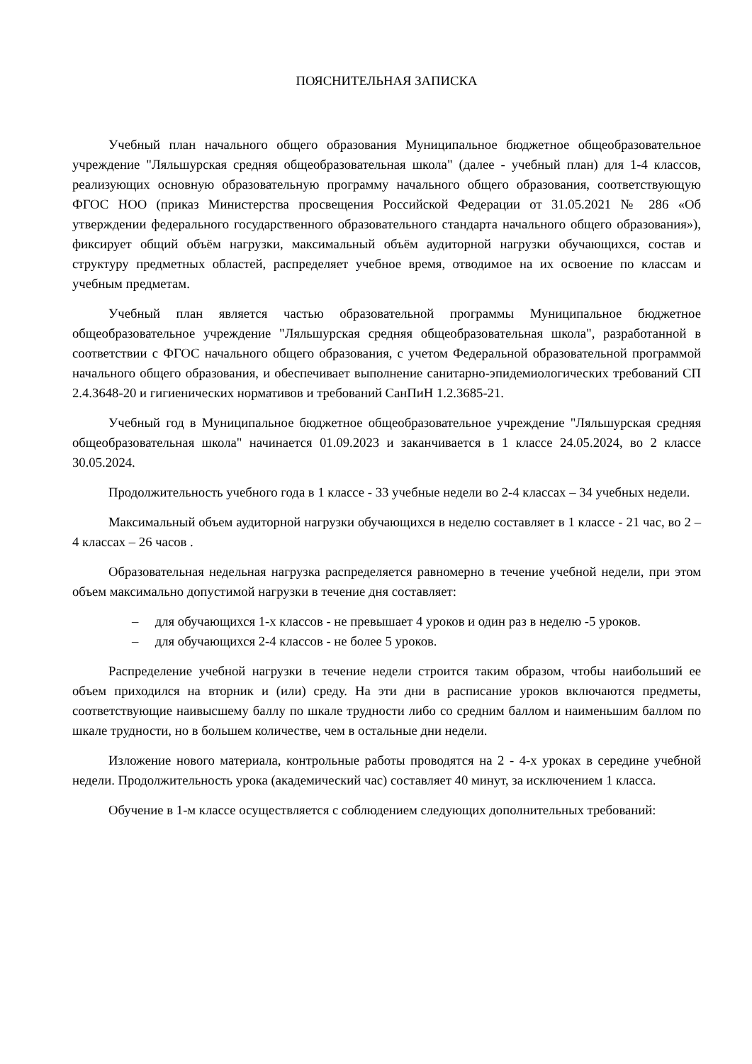ПОЯСНИТЕЛЬНАЯ ЗАПИСКА
Учебный план начального общего образования Муниципальное бюджетное общеобразовательное учреждение "Ляльшурская средняя общеобразовательная школа" (далее - учебный план) для 1-4 классов, реализующих основную образовательную программу начального общего образования, соответствующую ФГОС НОО (приказ Министерства просвещения Российской Федерации от 31.05.2021 № 286 «Об утверждении федерального государственного образовательного стандарта начального общего образования»), фиксирует общий объём нагрузки, максимальный объём аудиторной нагрузки обучающихся, состав и структуру предметных областей, распределяет учебное время, отводимое на их освоение по классам и учебным предметам.
Учебный план является частью образовательной программы Муниципальное бюджетное общеобразовательное учреждение "Ляльшурская средняя общеобразовательная школа", разработанной в соответствии с ФГОС начального общего образования, с учетом Федеральной образовательной программой начального общего образования, и обеспечивает выполнение санитарно-эпидемиологических требований СП 2.4.3648-20 и гигиенических нормативов и требований СанПиН 1.2.3685-21.
Учебный год в Муниципальное бюджетное общеобразовательное учреждение "Ляльшурская средняя общеобразовательная школа" начинается 01.09.2023 и заканчивается в 1 классе 24.05.2024, во 2 классе 30.05.2024.
Продолжительность учебного года в 1 классе - 33 учебные недели во 2-4 классах – 34 учебных недели.
Максимальный объем аудиторной нагрузки обучающихся в неделю составляет в 1 классе - 21 час, во 2 – 4 классах – 26 часов .
Образовательная недельная нагрузка распределяется равномерно в течение учебной недели, при этом объем максимально допустимой нагрузки в течение дня составляет:
– для обучающихся 1-х классов - не превышает 4 уроков и один раз в неделю -5 уроков.
– для обучающихся 2-4 классов - не более 5 уроков.
Распределение учебной нагрузки в течение недели строится таким образом, чтобы наибольший ее объем приходился на вторник и (или) среду. На эти дни в расписание уроков включаются предметы, соответствующие наивысшему баллу по шкале трудности либо со средним баллом и наименьшим баллом по шкале трудности, но в большем количестве, чем в остальные дни недели.
Изложение нового материала, контрольные работы проводятся на 2 - 4-х уроках в середине учебной недели. Продолжительность урока (академический час) составляет 40 минут, за исключением 1 класса.
Обучение в 1-м классе осуществляется с соблюдением следующих дополнительных требований: